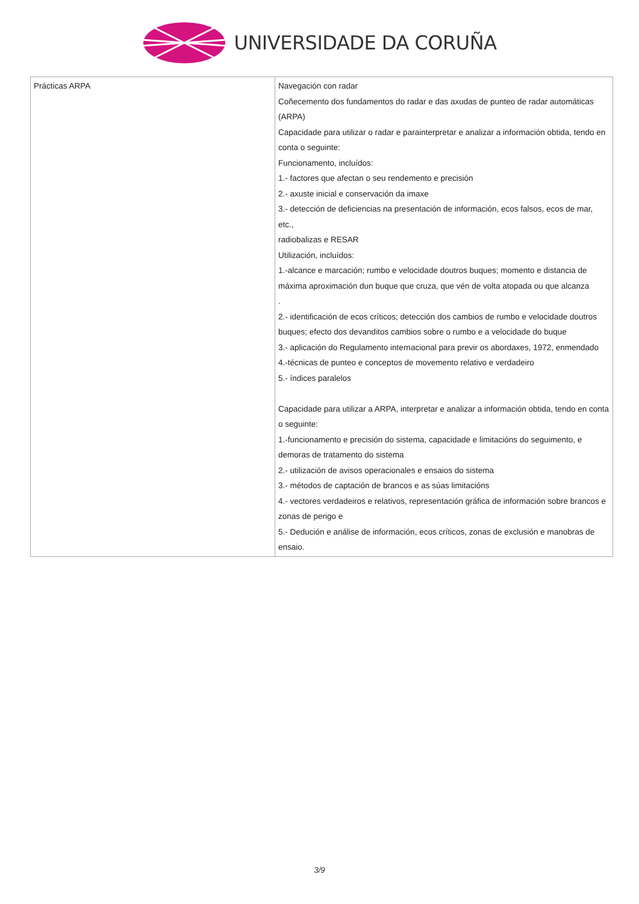UNIVERSIDADE DA CORUÑA
| Prácticas ARPA | Navegación con radar Coñecemento dos fundamentos do radar e das axudas de punteo de radar automáticas (ARPA) Capacidade para utilizar o radar e parainterpretar e analizar a información obtida, tendo en conta o seguinte: Funcionamento, incluídos: 1.- factores que afectan o seu rendemento e precisión 2.- axuste inicial e conservación da imaxe 3.- detección de deficiencias na presentación de información, ecos falsos, ecos de mar, etc., radiobalizas e RESAR Utilización, incluídos: 1.-alcance e marcación; rumbo e velocidade doutros buques; momento e distancia de máxima aproximación dun buque que cruza, que vén de volta atopada ou que alcanza . 2.- identificación de ecos críticos; detección dos cambios de rumbo e velocidade doutros buques; efecto dos devanditos cambios sobre o rumbo e a velocidade do buque 3.- aplicación do Regulamento internacional para previr os abordaxes, 1972, enmendado 4.-técnicas de punteo e conceptos de movemento relativo e verdadeiro 5.- índices paralelos Capacidade para utilizar a ARPA, interpretar e analizar a información obtida, tendo en conta o seguinte: 1.-funcionamento e precisión do sistema, capacidade e limitacións do seguimento, e demoras de tratamento do sistema 2.- utilización de avisos operacionales e ensaios do sistema 3.- métodos de captación de brancos e as súas limitacións 4.- vectores verdadeiros e relativos, representación gráfica de información sobre brancos e zonas de perigo e 5.- Dedución e análise de información, ecos críticos, zonas de exclusión e manobras de ensaio. |
3/9